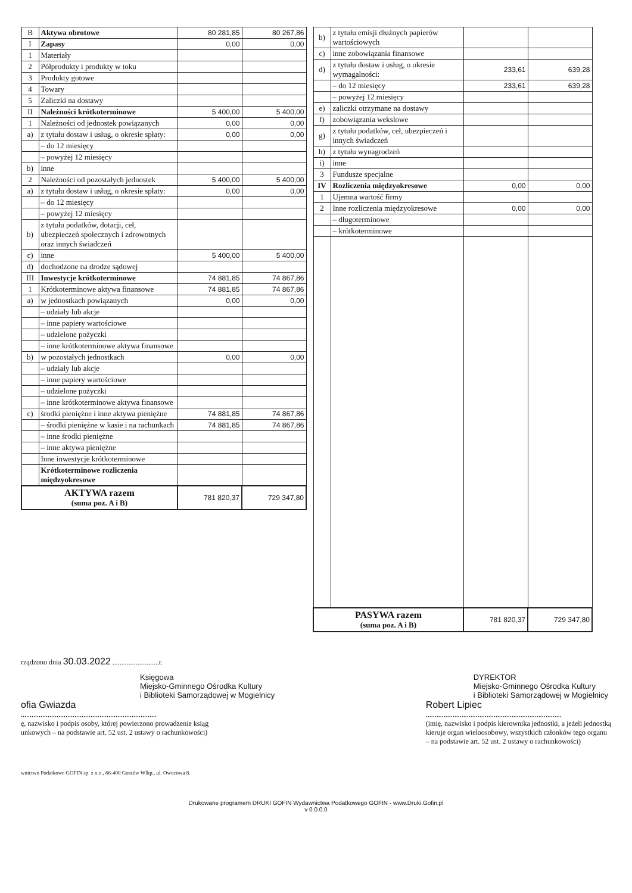| B | Aktywa obrotowe | 80 281,85 | 80 267,86 |
| I | Zapasy | 0,00 | 0,00 |
| 1 | Materiały | | |
| 2 | Półprodukty i produkty w toku | | |
| 3 | Produkty gotowe | | |
| 4 | Towary | | |
| 5 | Zaliczki na dostawy | | |
| II | Należności krótkoterminowe | 5 400,00 | 5 400,00 |
| 1 | Należności od jednostek powiązanych | 0,00 | 0,00 |
| a) | z tytułu dostaw i usług, o okresie spłaty: | 0,00 | 0,00 |
| | – do 12 miesięcy | | |
| | – powyżej 12 miesięcy | | |
| b) | inne | | |
| 2 | Należności od pozostałych jednostek | 5 400,00 | 5 400,00 |
| a) | z tytułu dostaw i usług, o okresie spłaty: | 0,00 | 0,00 |
| | – do 12 miesięcy | | |
| | – powyżej 12 miesięcy | | |
| b) | z tytułu podatków, dotacji, ceł, ubezpieczeń społecznych i zdrowotnych oraz innych świadczeń | | |
| c) | inne | 5 400,00 | 5 400,00 |
| d) | dochodzone na drodze sądowej | | |
| III | Inwestycje krótkoterminowe | 74 881,85 | 74 867,86 |
| 1 | Krótkoterminowe aktywa finansowe | 74 881,85 | 74 867,86 |
| a) | w jednostkach powiązanych | 0,00 | 0,00 |
| | – udziały lub akcje | | |
| | – inne papiery wartościowe | | |
| | – udzielone pożyczki | | |
| | – inne krótkoterminowe aktywa finansowe | | |
| b) | w pozostałych jednostkach | 0,00 | 0,00 |
| | – udziały lub akcje | | |
| | – inne papiery wartościowe | | |
| | – udzielone pożyczki | | |
| | – inne krótkoterminowe aktywa finansowe | | |
| c) | środki pieniężne i inne aktywa pieniężne | 74 881,85 | 74 867,86 |
| | – środki pieniężne w kasie i na rachunkach | 74 881,85 | 74 867,86 |
| | – inne środki pieniężne | | |
| | – inne aktywa pieniężne | | |
| | Inne inwestycje krótkoterminowe | | |
| | Krótkoterminowe rozliczenia międzyokresowe | | |
| AKTYWA razem (suma poz. A i B) | | 781 820,37 | 729 347,80 |
| b) | z tytułu emisji dłużnych papierów wartościowych | | |
| c) | inne zobowiązania finansowe | | |
| d) | z tytułu dostaw i usług, o okresie wymagalności: | 233,61 | 639,28 |
| | – do 12 miesięcy | 233,61 | 639,28 |
| | – powyżej 12 miesięcy | | |
| e) | zaliczki otrzymane na dostawy | | |
| f) | zobowiązania wekslowe | | |
| g) | z tytułu podatków, ceł, ubezpieczeń i innych świadczeń | | |
| h) | z tytułu wynagrodzeń | | |
| i) | inne | | |
| 3 | Fundusze specjalne | | |
| IV | Rozliczenia międzyokresowe | 0,00 | 0,00 |
| 1 | Ujemna wartość firmy | | |
| 2 | Inne rozliczenia międzyokresowe | 0,00 | 0,00 |
| | – długoterminowe | | |
| | – krótkoterminowe | | |
| PASYWA razem (suma poz. A i B) | | 781 820,37 | 729 347,80 |
rządzono dnia 30.03.2022 ..........................r.
Księgowa
Miejsko-Gminnego Ośrodka Kultury
i Biblioteki Samorządowej w Mogielnicy
ofia Gwiazda
............................................................................
ę, nazwisko i podpis osoby, której powierzono prowadzenie ksiąg
unkowych – na podstawie art. 52 ust. 2 ustawy o rachunkowości)
DYREKTOR
Miejsko-Gminnego Ośrodka Kultury
i Biblioteki Samorządowej w Mogielnicy
Robert Lipiec
............................................................................
(imię, nazwisko i podpis kierownika jednostki, a jeżeli jednostką
kieruje organ wieloosobowy, wszystkich członków tego organu
– na podstawie art. 52 ust. 2 ustawy o rachunkowości)
wnictwo Podatkowe GOFIN sp. z o.o., 66-400 Gorzów Wlkp., ul. Owocowa 8.
Drukowane programem DRUKI GOFIN Wydawnictwa Podatkowego GOFIN - www.Druki.Gofin.pl
v 0.0.0.0